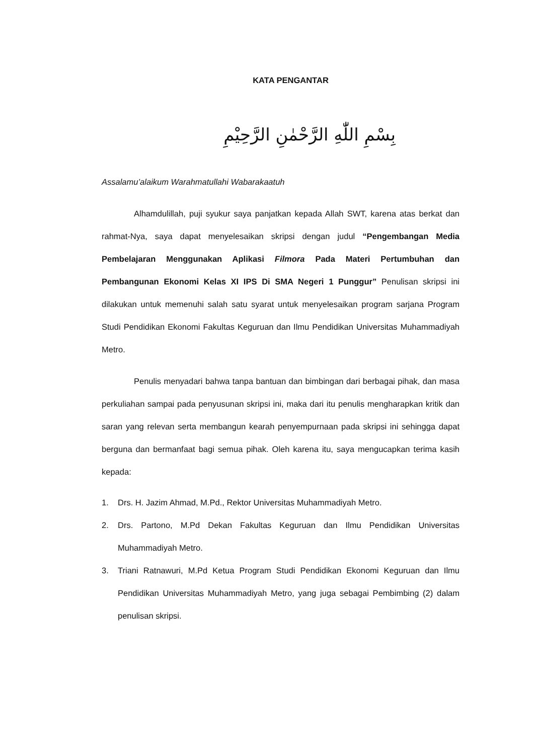KATA PENGANTAR
بِسْمِ اللّٰهِ الرَّحْمٰنِ الرَّحِيْمِ
Assalamu’alaikum Warahmatullahi Wabarakaatuh
Alhamdulillah, puji syukur saya panjatkan kepada Allah SWT, karena atas berkat dan rahmat-Nya, saya dapat menyelesaikan skripsi dengan judul “Pengembangan Media Pembelajaran Menggunakan Aplikasi Filmora Pada Materi Pertumbuhan dan Pembangunan Ekonomi Kelas XI IPS Di SMA Negeri 1 Punggur” Penulisan skripsi ini dilakukan untuk memenuhi salah satu syarat untuk menyelesaikan program sarjana Program Studi Pendidikan Ekonomi Fakultas Keguruan dan Ilmu Pendidikan Universitas Muhammadiyah Metro.
Penulis menyadari bahwa tanpa bantuan dan bimbingan dari berbagai pihak, dan masa perkuliahan sampai pada penyusunan skripsi ini, maka dari itu penulis mengharapkan kritik dan saran yang relevan serta membangun kearah penyempurnaan pada skripsi ini sehingga dapat berguna dan bermanfaat bagi semua pihak. Oleh karena itu, saya mengucapkan terima kasih kepada:
1. Drs. H. Jazim Ahmad, M.Pd., Rektor Universitas Muhammadiyah Metro.
2. Drs. Partono, M.Pd Dekan Fakultas Keguruan dan Ilmu Pendidikan Universitas Muhammadiyah Metro.
3. Triani Ratnawuri, M.Pd Ketua Program Studi Pendidikan Ekonomi Keguruan dan Ilmu Pendidikan Universitas Muhammadiyah Metro, yang juga sebagai Pembimbing (2) dalam penulisan skripsi.